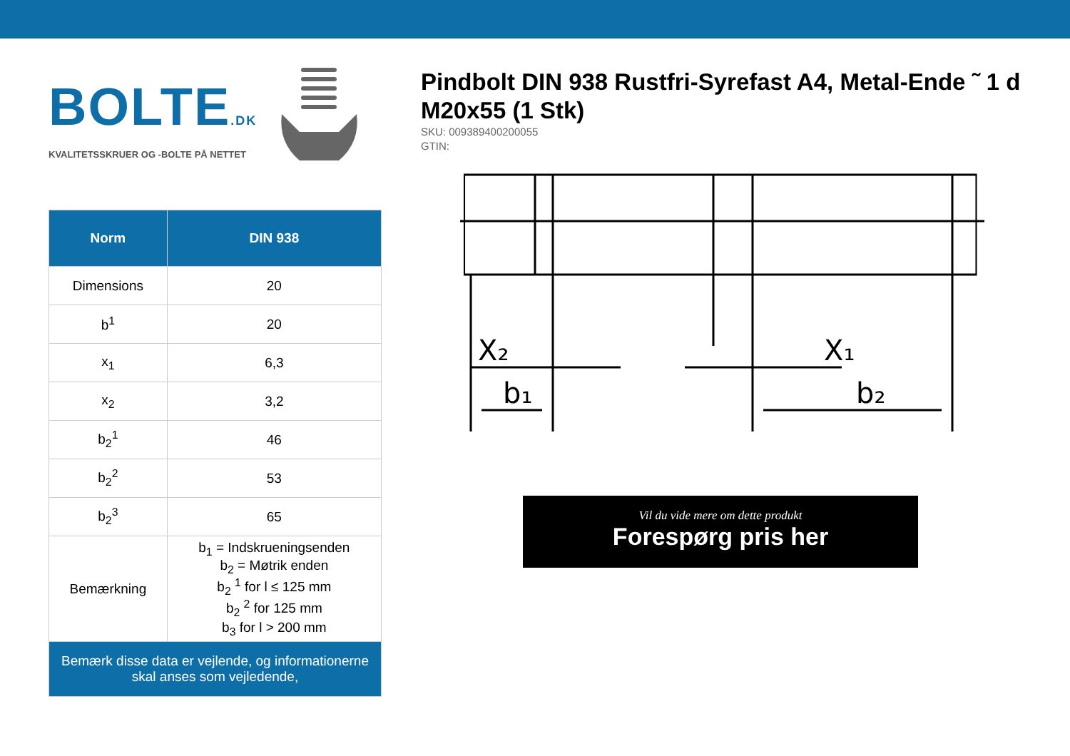BOLTE.DK
KVALITETSSKRUER OG -BOLTE PÅ NETTET
| Norm | DIN 938 |
| --- | --- |
| Dimensions | 20 |
| b<sup>1</sup> | 20 |
| x<sub>1</sub> | 6,3 |
| x<sub>2</sub> | 3,2 |
| b<sub>2</sub><sup>1</sup> | 46 |
| b<sub>2</sub><sup>2</sup> | 53 |
| b<sub>2</sub><sup>3</sup> | 65 |
| Bemærkning | b<sub>1</sub> = Indskrueningsenden b<sub>2</sub> = Møtrik enden b<sub>2</sub> <sup>1</sup> for l ≤ 125 mm b<sub>2</sub> <sup>2</sup> for 125 mm b<sub>3</sub> for l > 200 mm |
| Bemærk disse data er vejlende, og informationerne skal anses som vejledende, | |
Pindbolt DIN 938 Rustfri-Syrefast A4, Metal-Ende ˜ 1 d M20x55 (1 Stk)
SKU: 009389400200055
GTIN:
X₂
X₁
b₁
b₂
Vil du vide mere om dette produkt
Forespørg pris her